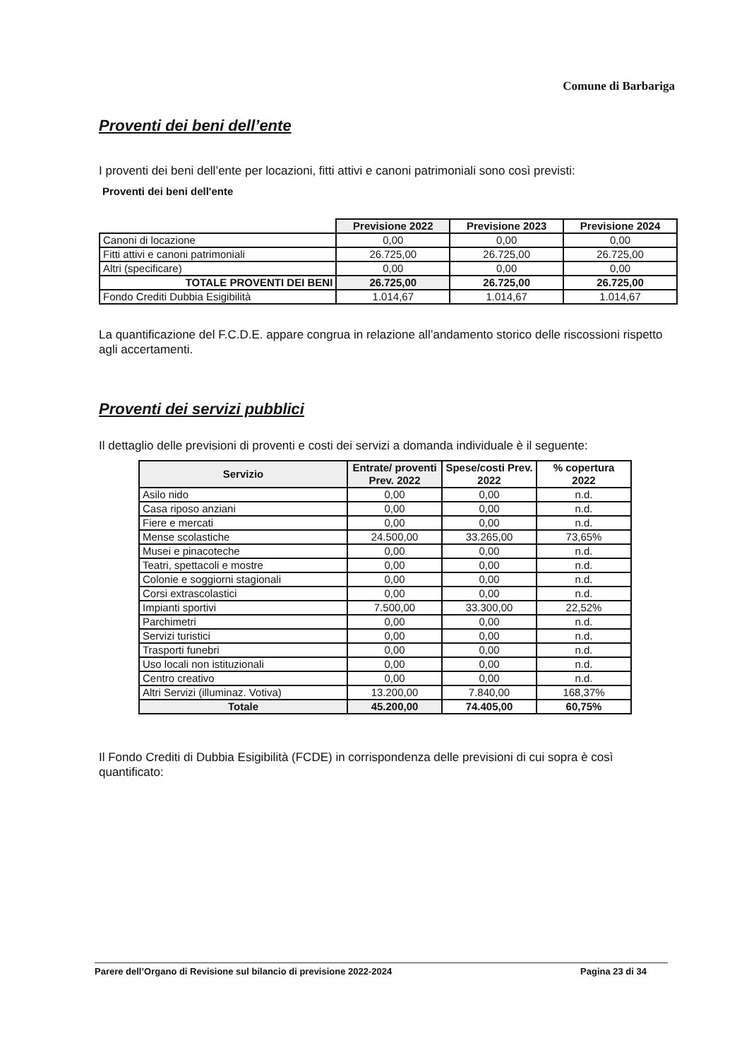Comune di Barbariga
Proventi dei beni dell’ente
I proventi dei beni dell’ente per locazioni, fitti attivi e canoni patrimoniali sono così previsti:
Proventi dei beni dell'ente
| | Previsione 2022 | Previsione 2023 | Previsione 2024 |
| Canoni di locazione | 0,00 | 0,00 | 0,00 |
| Fitti attivi e canoni patrimoniali | 26.725,00 | 26.725,00 | 26.725,00 |
| Altri (specificare) | 0,00 | 0,00 | 0,00 |
| TOTALE PROVENTI DEI BENI | 26.725,00 | 26.725,00 | 26.725,00 |
| Fondo Crediti Dubbia Esigibilità | 1.014,67 | 1.014,67 | 1.014,67 |
La quantificazione del F.C.D.E. appare congrua in relazione all’andamento storico delle riscossioni rispetto agli accertamenti.
Proventi dei servizi pubblici
Il dettaglio delle previsioni di proventi e costi dei servizi a domanda individuale è il seguente:
| Servizio | Entrate/ proventi Prev. 2022 | Spese/costi Prev. 2022 | % copertura 2022 |
| --- | --- | --- | --- |
| Asilo nido | 0,00 | 0,00 | n.d. |
| Casa riposo anziani | 0,00 | 0,00 | n.d. |
| Fiere e mercati | 0,00 | 0,00 | n.d. |
| Mense scolastiche | 24.500,00 | 33.265,00 | 73,65% |
| Musei e pinacoteche | 0,00 | 0,00 | n.d. |
| Teatri, spettacoli e mostre | 0,00 | 0,00 | n.d. |
| Colonie e soggiorni stagionali | 0,00 | 0,00 | n.d. |
| Corsi extrascolastici | 0,00 | 0,00 | n.d. |
| Impianti sportivi | 7.500,00 | 33.300,00 | 22,52% |
| Parchimetri | 0,00 | 0,00 | n.d. |
| Servizi turistici | 0,00 | 0,00 | n.d. |
| Trasporti funebri | 0,00 | 0,00 | n.d. |
| Uso locali non istituzionali | 0,00 | 0,00 | n.d. |
| Centro creativo | 0,00 | 0,00 | n.d. |
| Altri Servizi (illuminaz. Votiva) | 13.200,00 | 7.840,00 | 168,37% |
| Totale | 45.200,00 | 74.405,00 | 60,75% |
Il Fondo Crediti di Dubbia Esigibilità (FCDE) in corrispondenza delle previsioni di cui sopra è così quantificato:
Parere dell’Organo di Revisione sul bilancio di previsione 2022-2024 Pagina 23 di 34